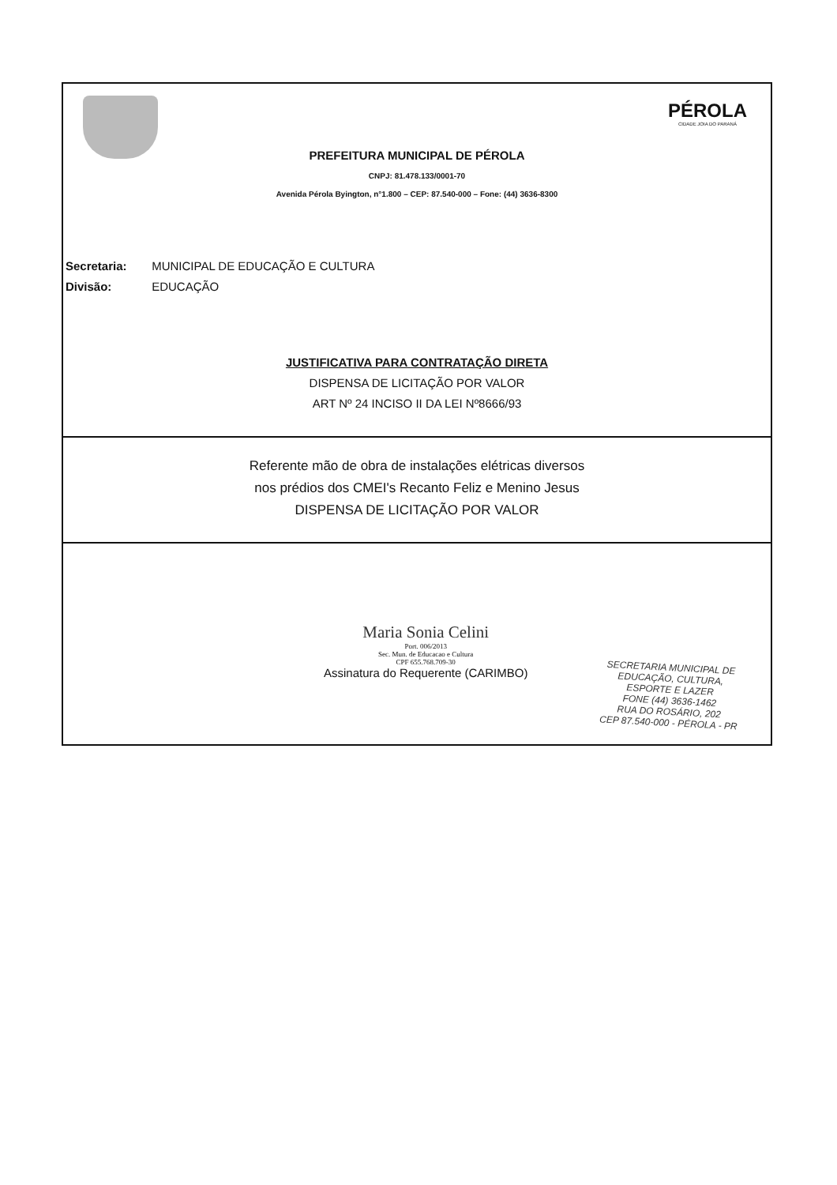PÉROLA
CIDADE JOIA DO PARANÁ
PREFEITURA MUNICIPAL DE PÉROLA
CNPJ: 81.478.133/0001-70
Avenida Pérola Byington, n°1.800 – CEP: 87.540-000 – Fone: (44) 3636-8300
Secretaria: MUNICIPAL DE EDUCAÇÃO E CULTURA
Divisão: EDUCAÇÃO
JUSTIFICATIVA PARA CONTRATAÇÃO DIRETA
DISPENSA DE LICITAÇÃO POR VALOR
ART Nº 24 INCISO II DA LEI Nº8666/93
Referente mão de obra de instalações elétricas diversos
nos prédios dos CMEI's Recanto Feliz e Menino Jesus
DISPENSA DE LICITAÇÃO POR VALOR
Maria Sonia Celini
Port. 006/2013
Sec. Mun. de Educacao e Cultura
CPF 655.768.709-30
Assinatura do Requerente (CARIMBO)
SECRETARIA MUNICIPAL DE
EDUCAÇÃO, CULTURA,
ESPORTE E LAZER
FONE (44) 3636-1462
RUA DO ROSÁRIO, 202
CEP 87.540-000 - PÉROLA - PR